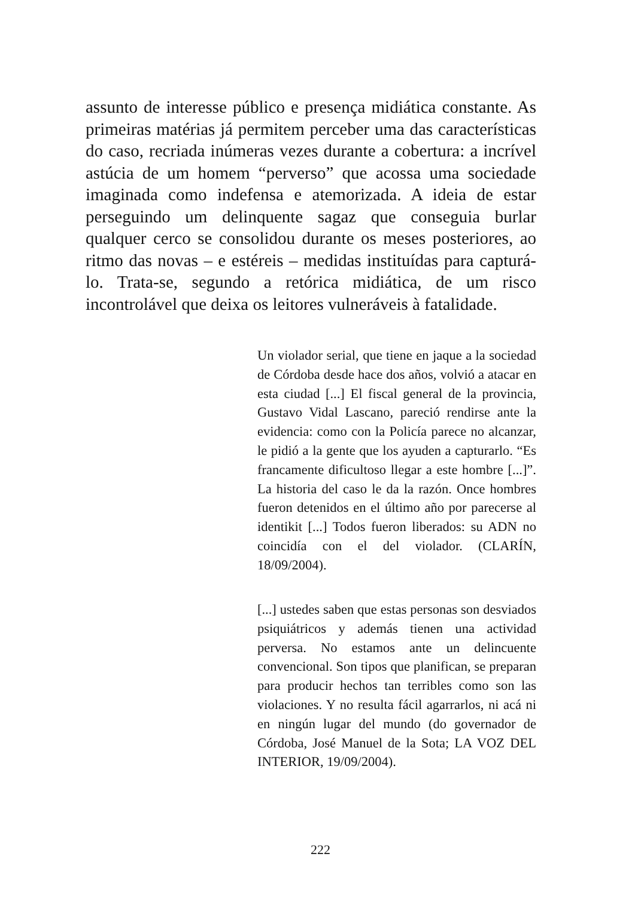assunto de interesse público e presença midiática constante. As primeiras matérias já permitem perceber uma das características do caso, recriada inúmeras vezes durante a cobertura: a incrível astúcia de um homem “perverso” que acossa uma sociedade imaginada como indefensa e atemorizada. A ideia de estar perseguindo um delinquente sagaz que conseguia burlar qualquer cerco se consolidou durante os meses posteriores, ao ritmo das novas – e estéreis – medidas instituídas para capturá-lo. Trata-se, segundo a retórica midiática, de um risco incontrolável que deixa os leitores vulneráveis à fatalidade.
Un violador serial, que tiene en jaque a la sociedad de Córdoba desde hace dos años, volvió a atacar en esta ciudad [...] El fiscal general de la provincia, Gustavo Vidal Lascano, pareció rendirse ante la evidencia: como con la Policía parece no alcanzar, le pidió a la gente que los ayuden a capturarlo. “Es francamente dificultoso llegar a este hombre [...]”. La historia del caso le da la razón. Once hombres fueron detenidos en el último año por parecerse al identikit [...] Todos fueron liberados: su ADN no coincidía con el del violador. (CLARÍN, 18/09/2004).
[...] ustedes saben que estas personas son desviados psiquiátricos y además tienen una actividad perversa. No estamos ante un delincuente convencional. Son tipos que planifican, se preparan para producir hechos tan terribles como son las violaciones. Y no resulta fácil agarrarlos, ni acá ni en ningún lugar del mundo (do governador de Córdoba, José Manuel de la Sota; LA VOZ DEL INTERIOR, 19/09/2004).
222